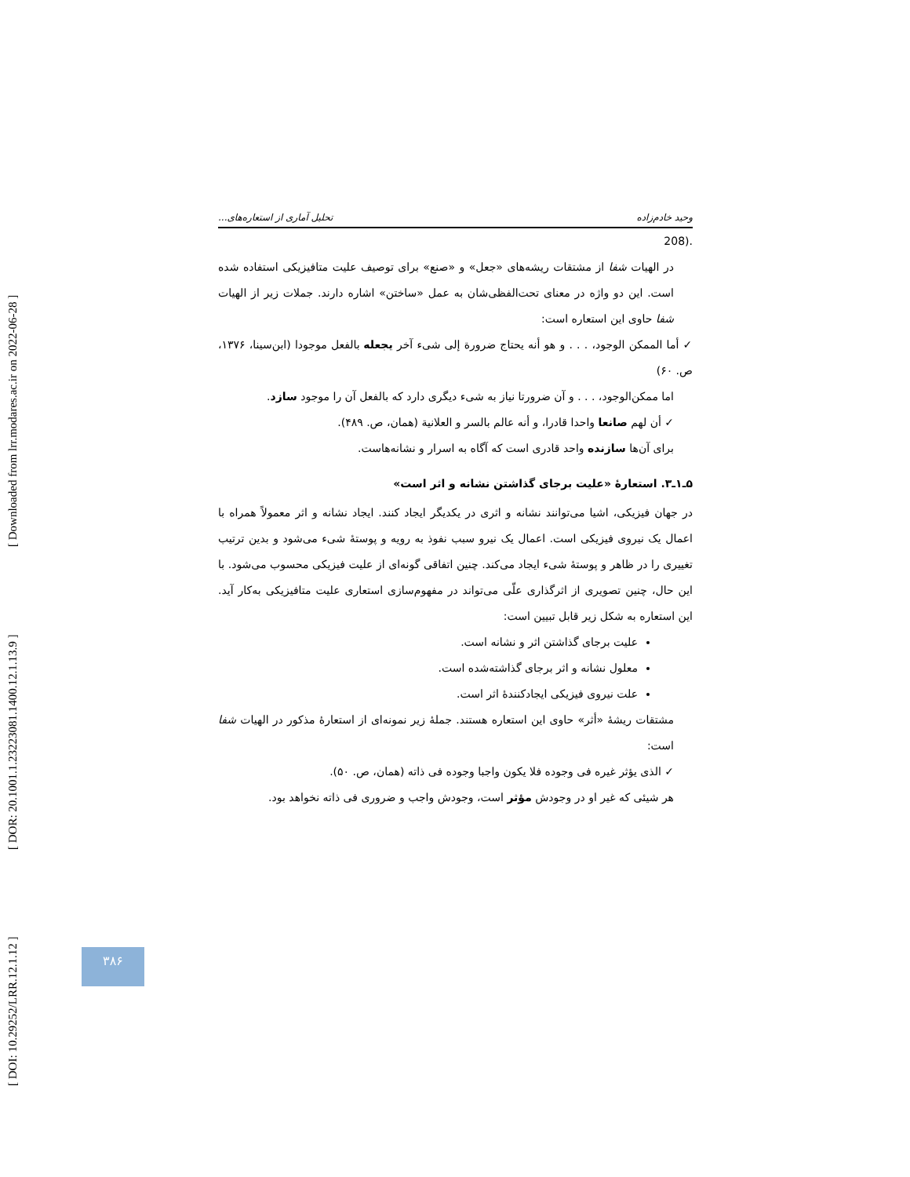[ DOI: 10.29252/LRR.12.1.12 ] [ DOR: 20.1001.1.23223081.1400.12.1.13.9 ] [ Downloaded from lrr.modares.ac.ir on 2022-06-28 ]
وحید خادم‌زاده تحلیل آماری از استعاره‌های...
208).
در الهیات شفا از مشتقات ریشه‌های «جعل» و «صنع» برای توصیف علیت متافیزیکی استفاده شده است. این دو واژه در معنای تحت‌الفظی‌شان به عمل «ساختن» اشاره دارند. جملات زیر از الهیات شفا حاوی این استعاره است:
✓ أما الممکن الوجود، . . . و هو أنه یحتاج ضرورة إلی شیء آخر یجعله بالفعل موجودا (ابن‌سینا، ۱۳۷۶، ص. ۶۰)
اما ممکن‌الوجود، . . . و آن ضرورتا نیاز به شیء دیگری دارد که بالفعل آن را موجود سازد.
✓ أن لهم صانعا واحدا قادرا، و أنه عالم بالسر و العلانیة (همان، ص. ۴۸۹).
برای آن‌ها سازنده واحد قادری است که آگاه به اسرار و نشانه‌هاست.
۵ـ۱ـ۳. استعارهٔ «علیت برجای گذاشتن نشانه و اثر است»
در جهان فیزیکی، اشیا می‌توانند نشانه و اثری در یکدیگر ایجاد کنند. ایجاد نشانه و اثر معمولاً همراه با اعمال یک نیروی فیزیکی است. اعمال یک نیرو سبب نفوذ به رویه و پوستهٔ شیء می‌شود و بدین ترتیب تغییری را در ظاهر و پوستهٔ شیء ایجاد می‌کند. چنین اتفاقی گونه‌ای از علیت فیزیکی محسوب می‌شود. با این حال، چنین تصویری از اثرگذاری علّی می‌تواند در مفهوم‌سازی استعاری علیت متافیزیکی به‌کار آید. این استعاره به شکل زیر قابل تبیین است:
علیت برجای گذاشتن اثر و نشانه است.
معلول نشانه و اثر برجای گذاشته‌شده است.
علت نیروی فیزیکی ایجادکنندهٔ اثر است.
مشتقات ریشهٔ «أثر» حاوی این استعاره هستند. جملهٔ زیر نمونه‌ای از استعارهٔ مذکور در الهیات شفا است:
✓ الذی یؤثر غیره فی وجوده فلا یکون واجبا وجوده فی ذاته (همان، ص. ۵۰).
هر شیئی که غیر او در وجودش مؤثر است، وجودش واجب و ضروری فی ذاته نخواهد بود.
۳۸۶